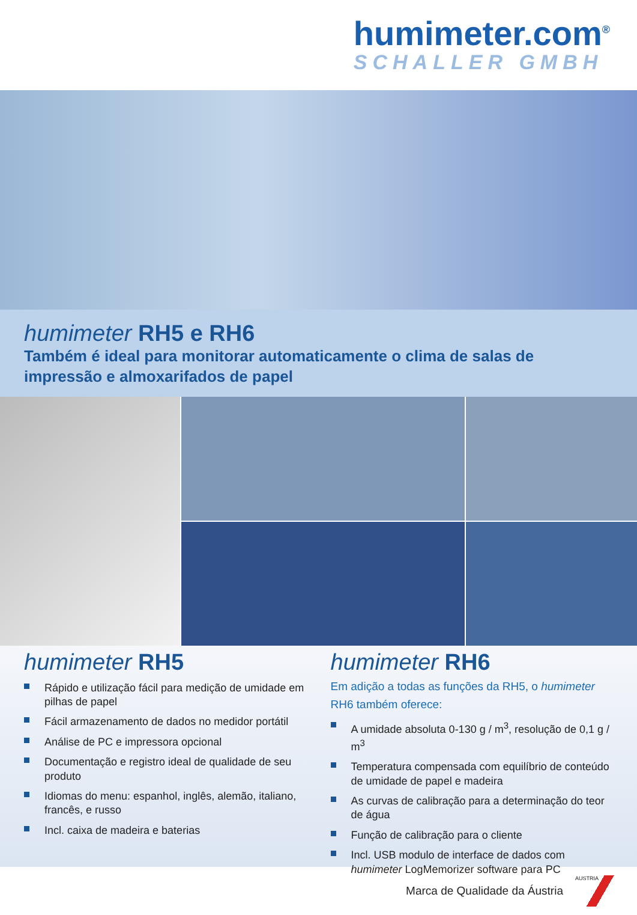humimeter.com<sup>®</sup>
SCHALLER GMBH
humimeter RH5 e RH6
Também é ideal para monitorar automaticamente o clima de salas de impressão e almoxarifados de papel
humimeter RH5
Rápido e utilização fácil para medição de umidade em pilhas de papel
Fácil armazenamento de dados no medidor portátil
Análise de PC e impressora opcional
Documentação e registro ideal de qualidade de seu produto
Idiomas do menu: espanhol, inglês, alemão, italiano, francês, e russo
Incl. caixa de madeira e baterias
humimeter RH6
Em adição a todas as funções da RH5, o humimeter RH6 também oferece:
A umidade absoluta 0-130 g / m<sup>3</sup>, resolução de 0,1 g / m<sup>3</sup>
Temperatura compensada com equilíbrio de conteúdo de umidade de papel e madeira
As curvas de calibração para a determinação do teor de água
Função de calibração para o cliente
Incl. USB modulo de interface de dados com humimeter LogMemorizer software para PC
Marca de Qualidade da Áustria
AUSTRIA